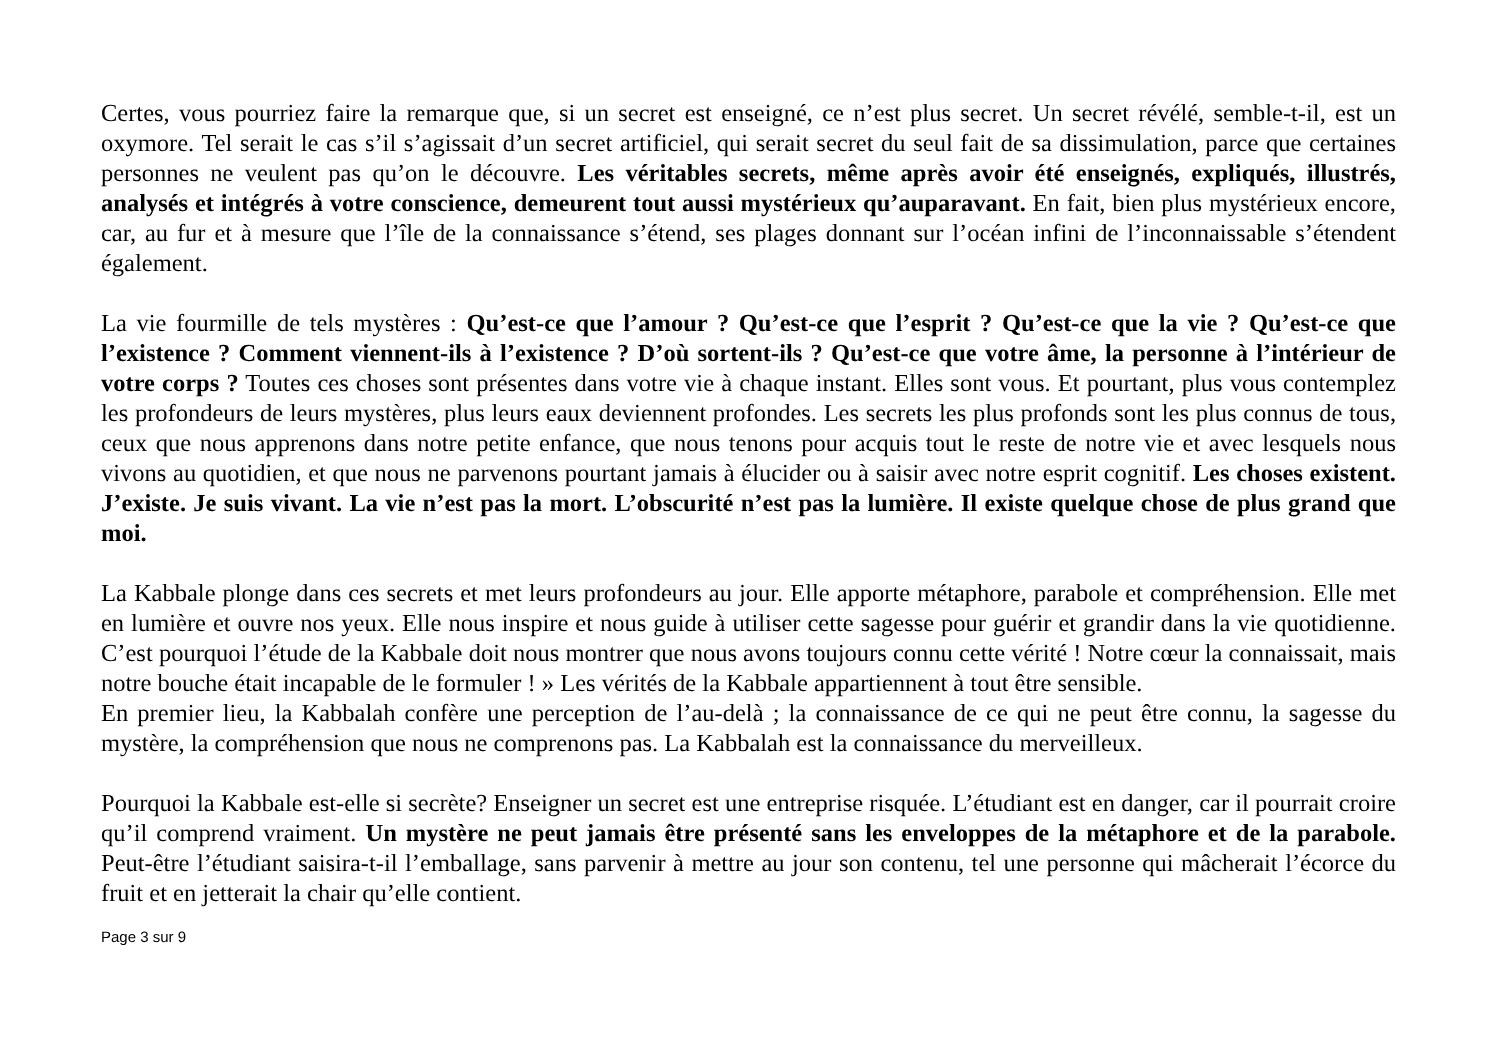Certes, vous pourriez faire la remarque que, si un secret est enseigné, ce n’est plus secret. Un secret révélé, semble-t-il, est un oxymore. Tel serait le cas s’il s’agissait d’un secret artificiel, qui serait secret du seul fait de sa dissimulation, parce que certaines personnes ne veulent pas qu’on le découvre. Les véritables secrets, même après avoir été enseignés, expliqués, illustrés, analysés et intégrés à votre conscience, demeurent tout aussi mystérieux qu’auparavant. En fait, bien plus mystérieux encore, car, au fur et à mesure que l’île de la connaissance s’étend, ses plages donnant sur l’océan infini de l’inconnaissable s’étendent également.
La vie fourmille de tels mystères : Qu’est-ce que l’amour ? Qu’est-ce que l’esprit ? Qu’est-ce que la vie ? Qu’est-ce que l’existence ? Comment viennent-ils à l’existence ? D’où sortent-ils ? Qu’est-ce que votre âme, la personne à l’intérieur de votre corps ? Toutes ces choses sont présentes dans votre vie à chaque instant. Elles sont vous. Et pourtant, plus vous contemplez les profondeurs de leurs mystères, plus leurs eaux deviennent profondes. Les secrets les plus profonds sont les plus connus de tous, ceux que nous apprenons dans notre petite enfance, que nous tenons pour acquis tout le reste de notre vie et avec lesquels nous vivons au quotidien, et que nous ne parvenons pourtant jamais à élucider ou à saisir avec notre esprit cognitif. Les choses existent. J’existe. Je suis vivant. La vie n’est pas la mort. L’obscurité n’est pas la lumière. Il existe quelque chose de plus grand que moi.
La Kabbale plonge dans ces secrets et met leurs profondeurs au jour. Elle apporte métaphore, parabole et compréhension. Elle met en lumière et ouvre nos yeux. Elle nous inspire et nous guide à utiliser cette sagesse pour guérir et grandir dans la vie quotidienne. C’est pourquoi l’étude de la Kabbale doit nous montrer que nous avons toujours connu cette vérité ! Notre cœur la connaissait, mais notre bouche était incapable de le formuler ! » Les vérités de la Kabbale appartiennent à tout être sensible.
En premier lieu, la Kabbalah confère une perception de l’au-delà ; la connaissance de ce qui ne peut être connu, la sagesse du mystère, la compréhension que nous ne comprenons pas. La Kabbalah est la connaissance du merveilleux.
Pourquoi la Kabbale est-elle si secrète? Enseigner un secret est une entreprise risquée. L’étudiant est en danger, car il pourrait croire qu’il comprend vraiment. Un mystère ne peut jamais être présenté sans les enveloppes de la métaphore et de la parabole. Peut-être l’étudiant saisira-t-il l’emballage, sans parvenir à mettre au jour son contenu, tel une personne qui mâcherait l’écorce du fruit et en jetterait la chair qu’elle contient.
Page 3 sur 9